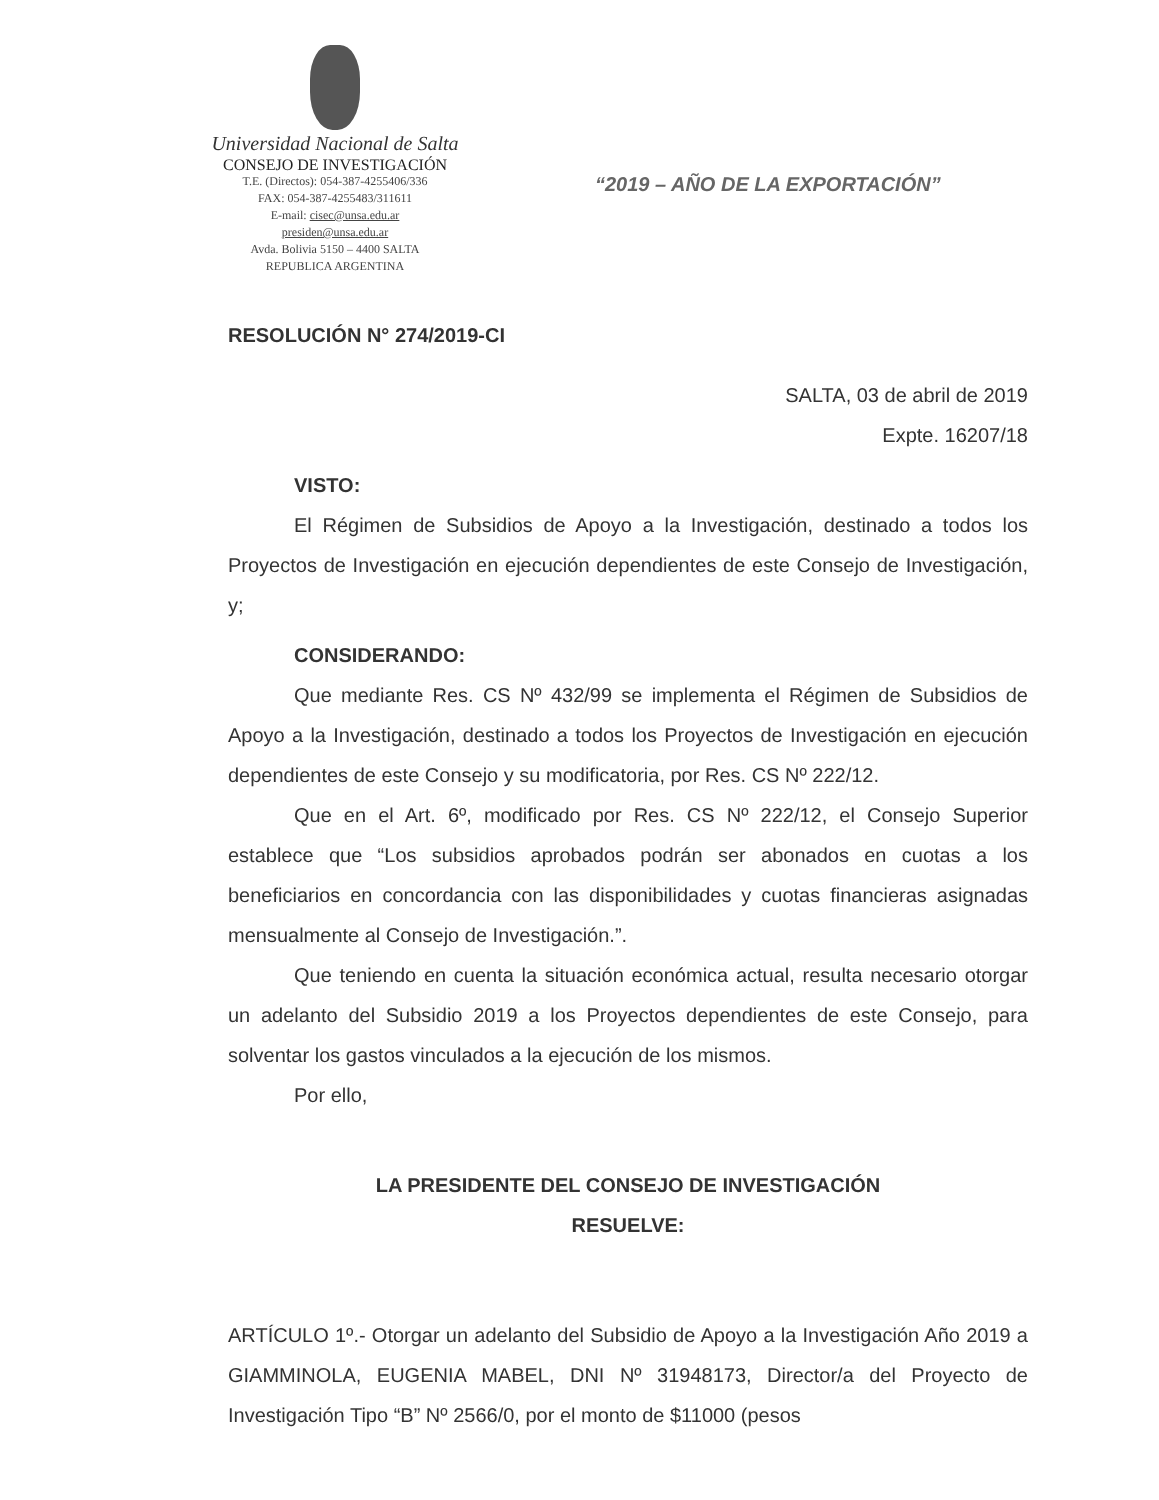Universidad Nacional de Salta
CONSEJO DE INVESTIGACIÓN
T.E. (Directos): 054-387-4255406/336
FAX: 054-387-4255483/311611
E-mail: cisec@unsa.edu.ar
presiden@unsa.edu.ar
Avda. Bolivia 5150 – 4400 SALTA
REPUBLICA ARGENTINA
“2019 – AÑO DE LA EXPORTACIÓN”
RESOLUCIÓN N° 274/2019-CI
SALTA, 03 de abril de 2019
Expte. 16207/18
VISTO:
El Régimen de Subsidios de Apoyo a la Investigación, destinado a todos los Proyectos de Investigación en ejecución dependientes de este Consejo de Investigación, y;
CONSIDERANDO:
Que mediante Res. CS Nº 432/99 se implementa el Régimen de Subsidios de Apoyo a la Investigación, destinado a todos los Proyectos de Investigación en ejecución dependientes de este Consejo y su modificatoria, por Res. CS Nº 222/12.
Que en el Art. 6º, modificado por Res. CS Nº 222/12, el Consejo Superior establece que “Los subsidios aprobados podrán ser abonados en cuotas a los beneficiarios en concordancia con las disponibilidades y cuotas financieras asignadas mensualmente al Consejo de Investigación.”.
Que teniendo en cuenta la situación económica actual, resulta necesario otorgar un adelanto del Subsidio 2019 a los Proyectos dependientes de este Consejo, para solventar los gastos vinculados a la ejecución de los mismos.
Por ello,
LA PRESIDENTE DEL CONSEJO DE INVESTIGACIÓN
RESUELVE:
ARTÍCULO 1º.- Otorgar un adelanto del Subsidio de Apoyo a la Investigación Año 2019 a GIAMMINOLA, EUGENIA MABEL, DNI Nº 31948173, Director/a del Proyecto de Investigación Tipo “B” Nº 2566/0, por el monto de $11000 (pesos